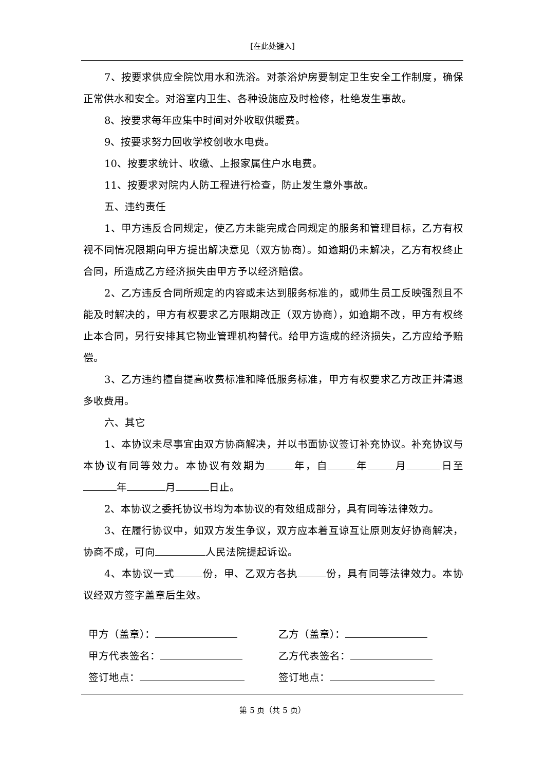[在此处键入]
7、按要求供应全院饮用水和洗浴。对茶浴炉房要制定卫生安全工作制度，确保正常供水和安全。对浴室内卫生、各种设施应及时检修，杜绝发生事故。
8、按要求每年应集中时间对外收取供暖费。
9、按要求努力回收学校创收水电费。
10、按要求统计、收缴、上报家属住户水电费。
11、按要求对院内人防工程进行检查，防止发生意外事故。
五、违约责任
1、甲方违反合同规定，使乙方未能完成合同规定的服务和管理目标，乙方有权视不同情况限期向甲方提出解决意见（双方协商）。如逾期仍未解决，乙方有权终止合同，所造成乙方经济损失由甲方予以经济赔偿。
2、乙方违反合同所规定的内容或未达到服务标准的，或师生员工反映强烈且不能及时解决的，甲方有权要求乙方限期改正（双方协商），如逾期不改，甲方有权终止本合同，另行安排其它物业管理机构替代。给甲方造成的经济损失，乙方应给予赔偿。
3、乙方违约擅自提高收费标准和降低服务标准，甲方有权要求乙方改正并清退多收费用。
六、其它
1、本协议未尽事宜由双方协商解决，并以书面协议签订补充协议。补充协议与本协议有同等效力。本协议有效期为 年，自 年 月 日至 年 月 日止。
2、本协议之委托协议书均为本协议的有效组成部分，具有同等法律效力。
3、在履行协议中，如双方发生争议，双方应本着互谅互让原则友好协商解决，协商不成，可向 人民法院提起诉讼。
4、本协议一式 份，甲、乙双方各执 份，具有同等法律效力。本协议经双方签字盖章后生效。
甲方（盖章）：
甲方代表签名：
签订地点：
乙方（盖章）：
乙方代表签名：
签订地点：
第 5 页（共 5 页）